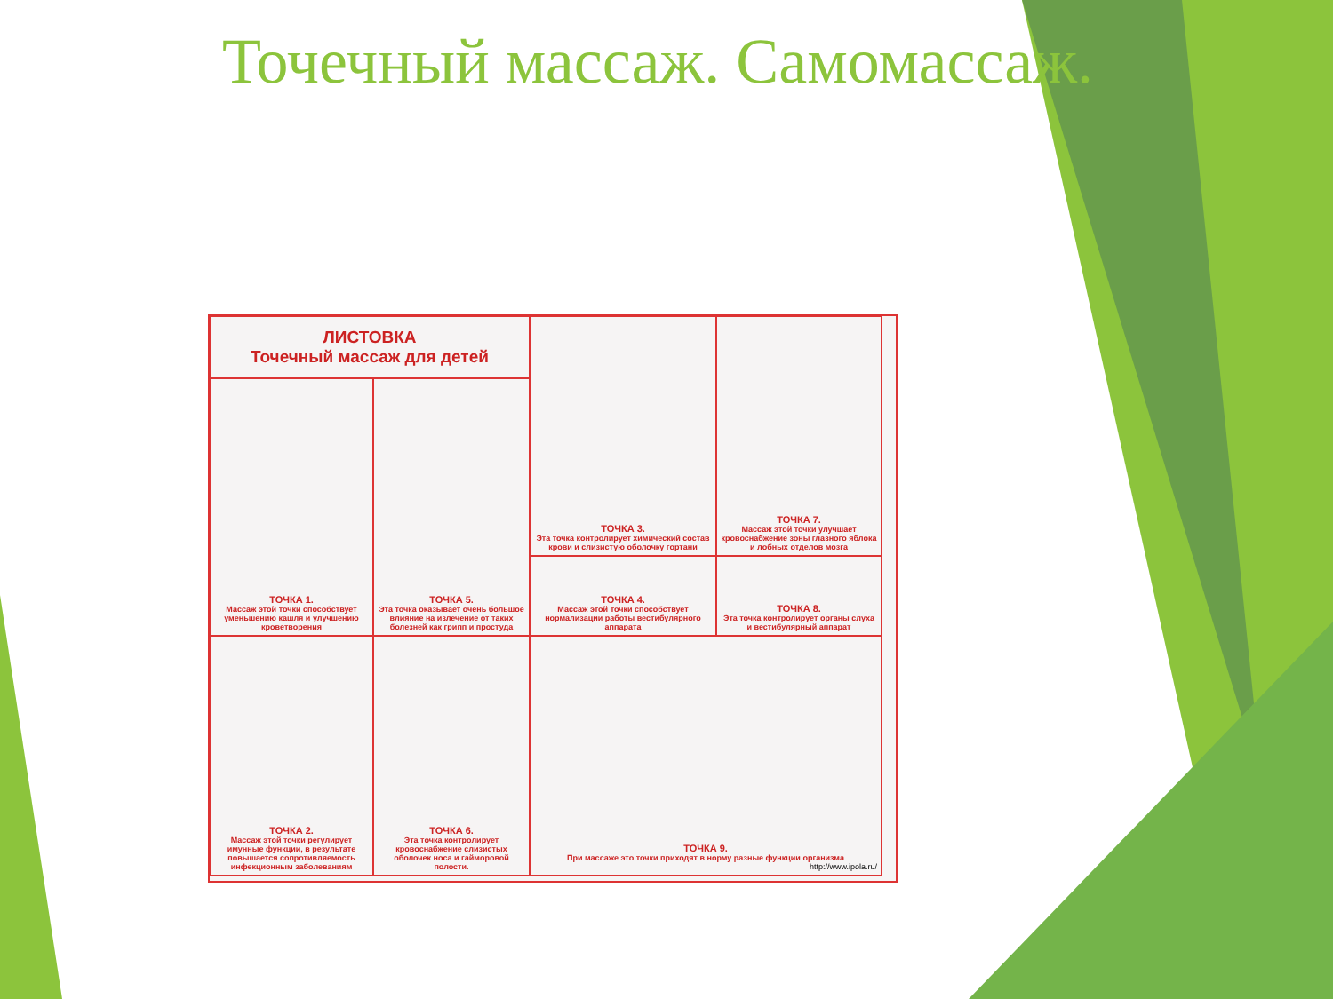Точечный массаж. Самомассаж.
ЛИСТОВКА
Точечный массаж для детей
ТОЧКА 3.
Эта точка контролирует химический состав крови и слизистую оболочку гортани
ТОЧКА 7.
Массаж этой точки улучшает кровоснабжение зоны глазного яблока и лобных отделов мозга
ТОЧКА 1.
Массаж этой точки способствует уменьшению кашля и улучшению кроветворения
ТОЧКА 5.
Эта точка оказывает очень большое влияние на излечение от таких болезней как грипп и простуда
ТОЧКА 4.
Массаж этой точки способствует нормализации работы вестибулярного аппарата
ТОЧКА 8.
Эта точка контролирует органы слуха и вестибулярный аппарат
ТОЧКА 2.
Массаж этой точки регулирует имунные функции, в результате повышается сопротивляемость инфекционным заболеваниям
ТОЧКА 6.
Эта точка контролирует кровоснабжение слизистых оболочек носа и гайморовой полости.
ТОЧКА 9.
При массаже это точки приходят в норму разные функции организма
http://www.ipola.ru/